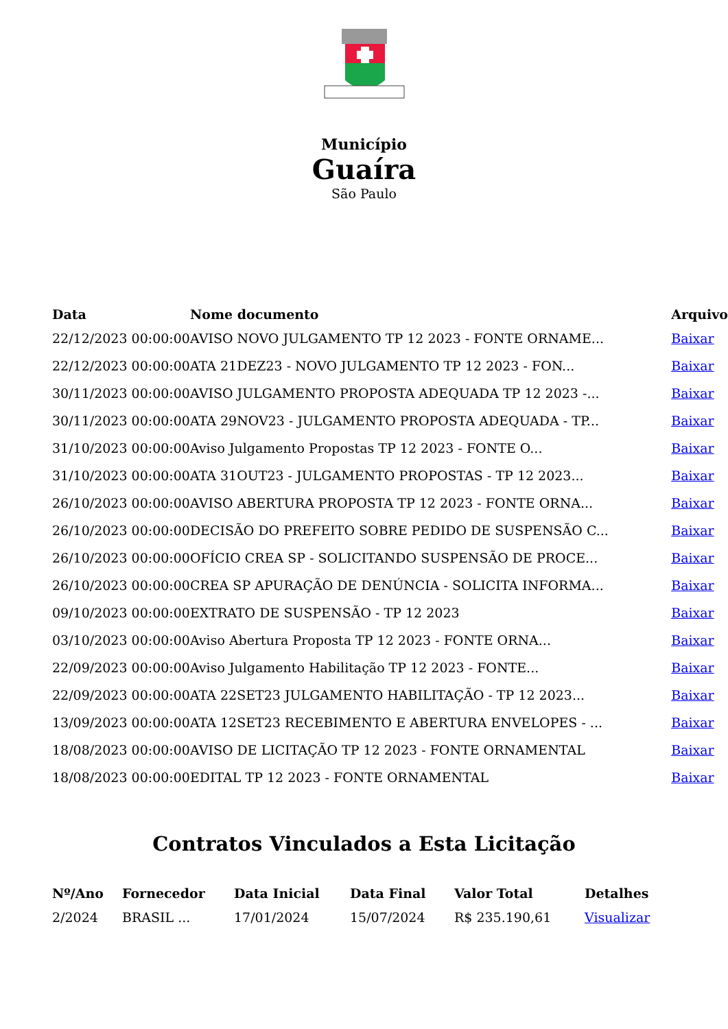Município
Guaíra
São Paulo
| Data | Nome documento | Arquivo |
| --- | --- | --- |
| 22/12/2023 00:00:00 | AVISO NOVO JULGAMENTO TP 12 2023 - FONTE ORNAME... | Baixar |
| 22/12/2023 00:00:00 | ATA 21DEZ23 - NOVO JULGAMENTO TP 12 2023 - FON... | Baixar |
| 30/11/2023 00:00:00 | AVISO JULGAMENTO PROPOSTA ADEQUADA TP 12 2023 -... | Baixar |
| 30/11/2023 00:00:00 | ATA 29NOV23 - JULGAMENTO PROPOSTA ADEQUADA - TP... | Baixar |
| 31/10/2023 00:00:00 | Aviso Julgamento Propostas TP 12 2023 - FONTE O... | Baixar |
| 31/10/2023 00:00:00 | ATA 31OUT23 - JULGAMENTO PROPOSTAS - TP 12 2023... | Baixar |
| 26/10/2023 00:00:00 | AVISO ABERTURA PROPOSTA TP 12 2023 - FONTE ORNA... | Baixar |
| 26/10/2023 00:00:00 | DECISÃO DO PREFEITO SOBRE PEDIDO DE SUSPENSÃO C... | Baixar |
| 26/10/2023 00:00:00 | OFÍCIO CREA SP - SOLICITANDO SUSPENSÃO DE PROCE... | Baixar |
| 26/10/2023 00:00:00 | CREA SP APURAÇÃO DE DENÚNCIA - SOLICITA INFORMA... | Baixar |
| 09/10/2023 00:00:00 | EXTRATO DE SUSPENSÃO - TP 12 2023 | Baixar |
| 03/10/2023 00:00:00 | Aviso Abertura Proposta TP 12 2023 - FONTE ORNA... | Baixar |
| 22/09/2023 00:00:00 | Aviso Julgamento Habilitação TP 12 2023 - FONTE... | Baixar |
| 22/09/2023 00:00:00 | ATA 22SET23 JULGAMENTO HABILITAÇÃO - TP 12 2023... | Baixar |
| 13/09/2023 00:00:00 | ATA 12SET23 RECEBIMENTO E ABERTURA ENVELOPES - ... | Baixar |
| 18/08/2023 00:00:00 | AVISO DE LICITAÇÃO TP 12 2023 - FONTE ORNAMENTAL | Baixar |
| 18/08/2023 00:00:00 | EDITAL TP 12 2023 - FONTE ORNAMENTAL | Baixar |
Contratos Vinculados a Esta Licitação
| Nº/Ano | Fornecedor | Data Inicial | Data Final | Valor Total | Detalhes |
| --- | --- | --- | --- | --- | --- |
| 2/2024 | BRASIL ... | 17/01/2024 | 15/07/2024 | R$ 235.190,61 | Visualizar |